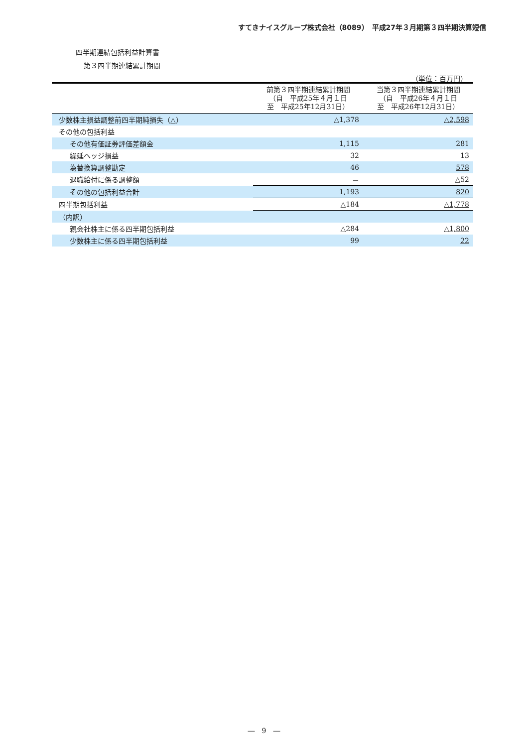すてきナイスグループ株式会社（8089）　平成27年３月期第３四半期決算短信
四半期連結包括利益計算書
第３四半期連結累計期間
（単位：百万円）
| | 前第３四半期連結累計期間 （自 平成25年４月１日 至 平成25年12月31日） | 当第３四半期連結累計期間 （自 平成26年４月１日 至 平成26年12月31日） |
| --- | --- | --- |
| 少数株主損益調整前四半期純損失（△） | △1,378 | △2,598 |
| その他の包括利益 | | |
| その他有価証券評価差額金 | 1,115 | 281 |
| 繰延ヘッジ損益 | 32 | 13 |
| 為替換算調整勘定 | 46 | 578 |
| 退職給付に係る調整額 | － | △52 |
| その他の包括利益合計 | 1,193 | 820 |
| 四半期包括利益 | △184 | △1,778 |
| （内訳） | | |
| 親会社株主に係る四半期包括利益 | △284 | △1,800 |
| 少数株主に係る四半期包括利益 | 99 | 22 |
―　9　―